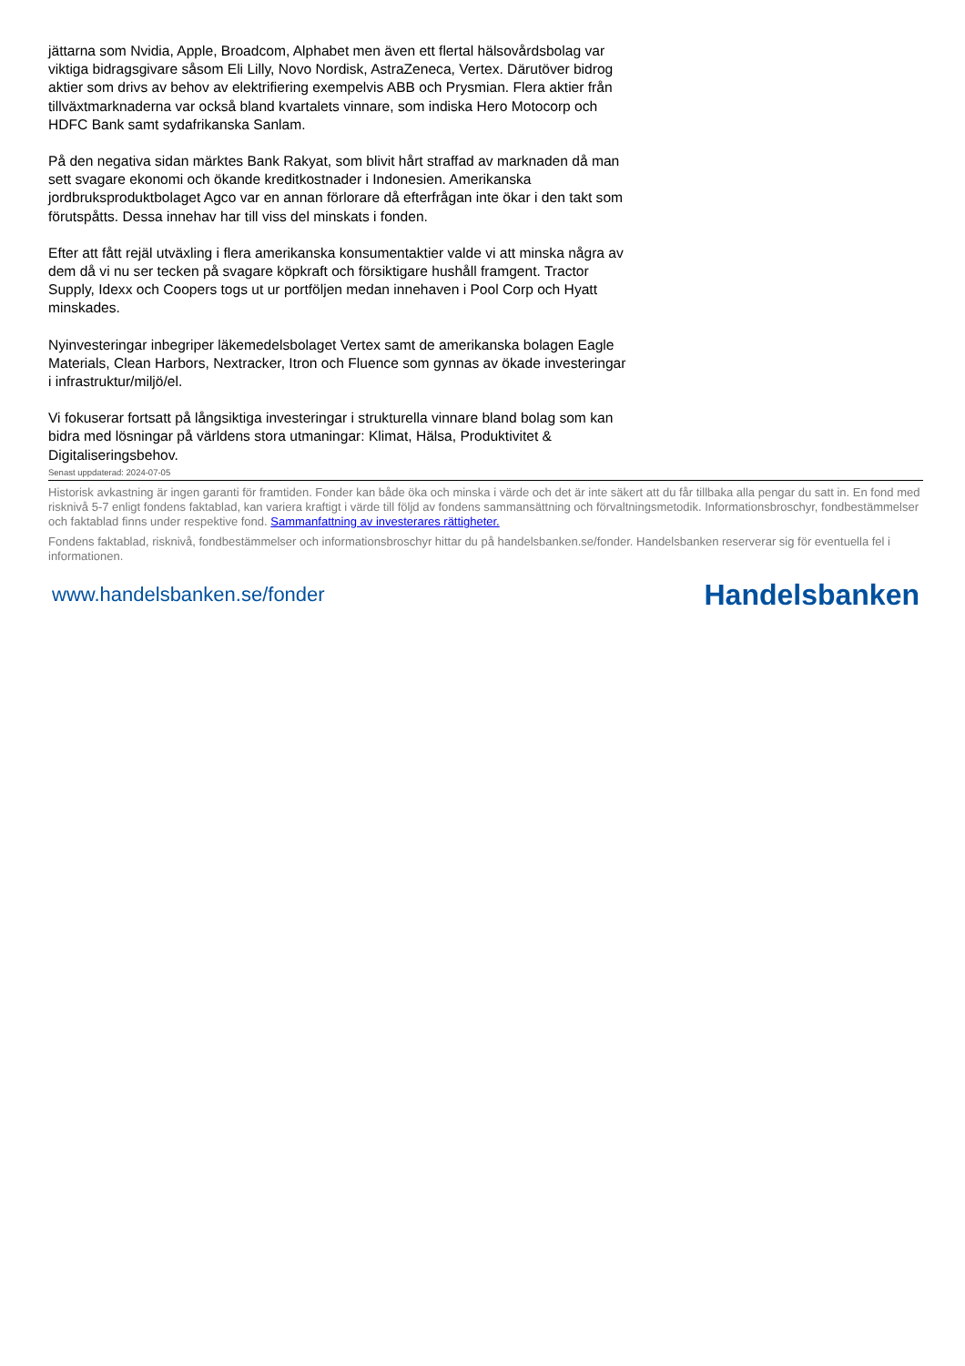jättarna som Nvidia, Apple, Broadcom, Alphabet men även ett flertal hälsovårdsbolag var viktiga bidragsgivare såsom Eli Lilly, Novo Nordisk, AstraZeneca, Vertex. Därutöver bidrog aktier som drivs av behov av elektrifiering exempelvis ABB och Prysmian. Flera aktier från tillväxtmarknaderna var också bland kvartalets vinnare, som indiska Hero Motocorp och HDFC Bank samt sydafrikanska Sanlam.
På den negativa sidan märktes Bank Rakyat, som blivit hårt straffad av marknaden då man sett svagare ekonomi och ökande kreditkostnader i Indonesien. Amerikanska jordbruksproduktbolaget Agco var en annan förlorare då efterfrågan inte ökar i den takt som förutspåtts. Dessa innehav har till viss del minskats i fonden.
Efter att fått rejäl utväxling i flera amerikanska konsumentaktier valde vi att minska några av dem då vi nu ser tecken på svagare köpkraft och försiktigare hushåll framgent. Tractor Supply, Idexx och Coopers togs ut ur portföljen medan innehaven i Pool Corp och Hyatt minskades.
Nyinvesteringar inbegriper läkemedelsbolaget Vertex samt de amerikanska bolagen Eagle Materials, Clean Harbors, Nextracker, Itron och Fluence som gynnas av ökade investeringar i infrastruktur/miljö/el.
Vi fokuserar fortsatt på långsiktiga investeringar i strukturella vinnare bland bolag som kan bidra med lösningar på världens stora utmaningar: Klimat, Hälsa, Produktivitet & Digitaliseringsbehov.
Senast uppdaterad: 2024-07-05
Historisk avkastning är ingen garanti för framtiden. Fonder kan både öka och minska i värde och det är inte säkert att du får tillbaka alla pengar du satt in. En fond med risknivå 5-7 enligt fondens faktablad, kan variera kraftigt i värde till följd av fondens sammansättning och förvaltningsmetodik. Informationsbroschyr, fondbestämmelser och faktablad finns under respektive fond. Sammanfattning av investerares rättigheter.
Fondens faktablad, risknivå, fondbestämmelser och informationsbroschyr hittar du på handelsbanken.se/fonder. Handelsbanken reserverar sig för eventuella fel i informationen.
www.handelsbanken.se/fonder Handelsbanken